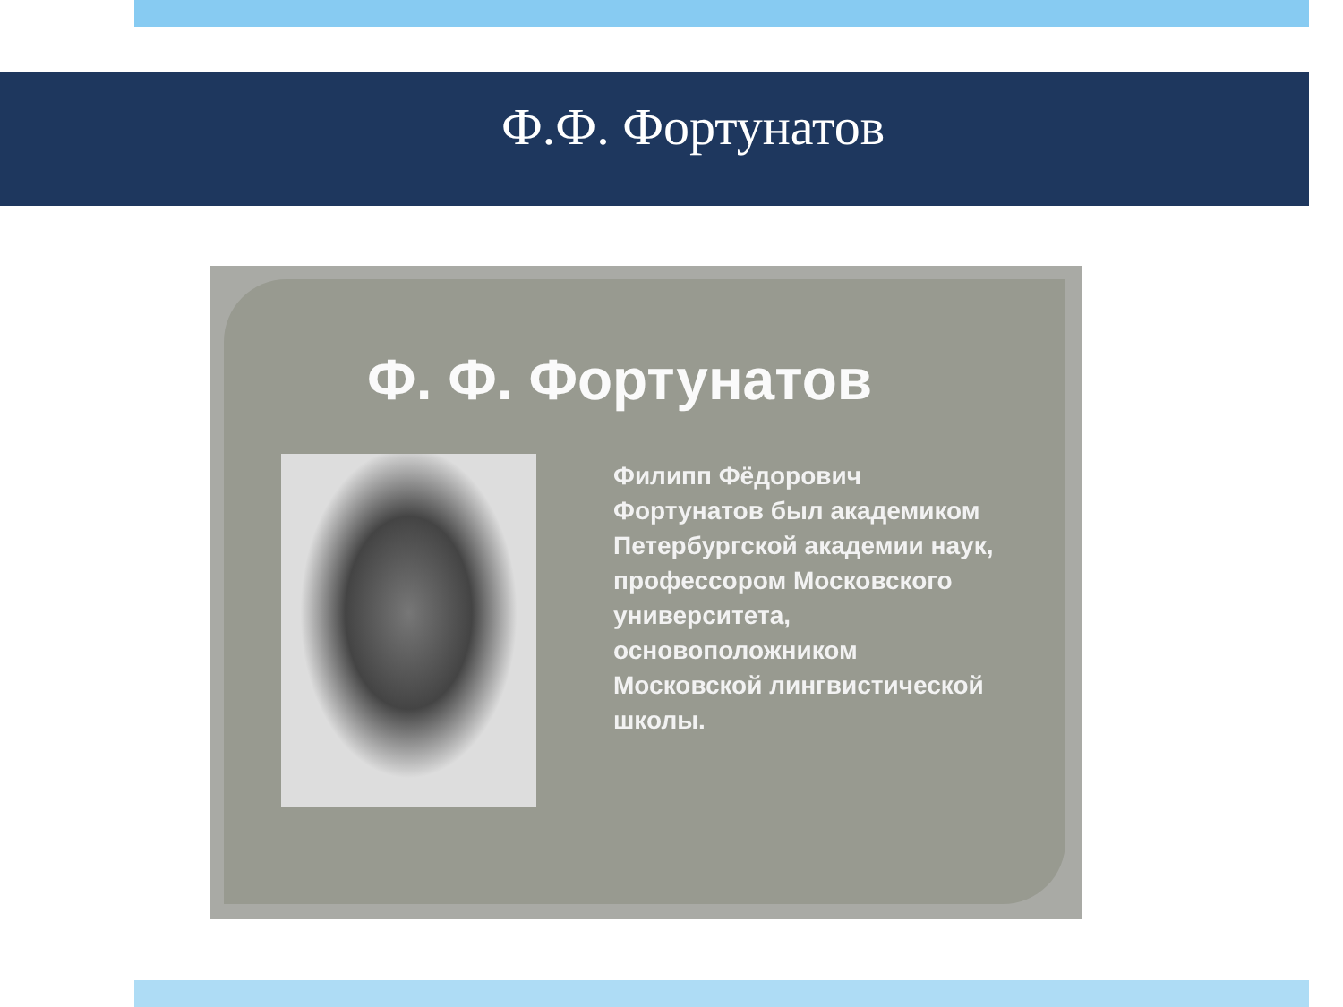Ф.Ф. Фортунатов
Ф. Ф. Фортунатов
Филипп Фёдорович Фортунатов был академиком Петербургской академии наук, профессором Московского университета, основоположником Московской лингвистической школы.